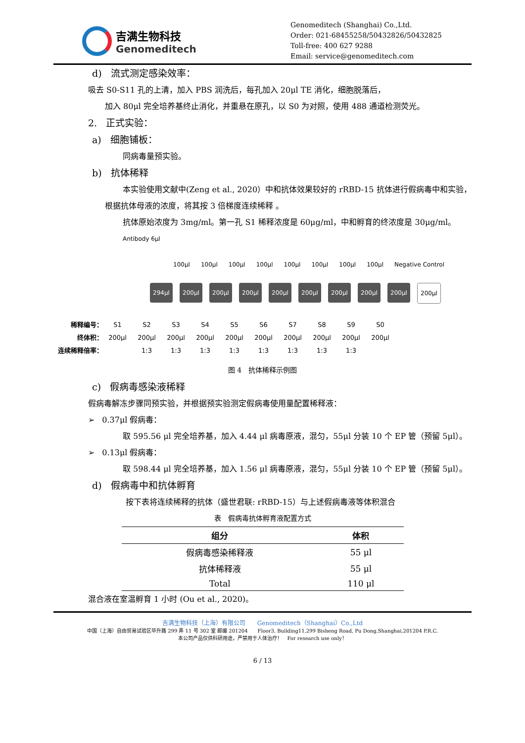吉满生物科技
Genomeditech
Genomeditech (Shanghai) Co.,Ltd.
Order: 021-68455258/50432826/50432825
Toll-free: 400 627 9288
Email: service@genomeditech.com
d) 流式测定感染效率：
吸去 S0-S11 孔的上清，加入 PBS 润洗后，每孔加入 20μl TE 消化，细胞脱落后，
加入 80μl 完全培养基终止消化，并重悬在原孔，以 S0 为对照，使用 488 通道检测荧光。
2. 正式实验：
a) 细胞铺板：
同病毒量预实验。
b) 抗体稀释
本实验使用文献中(Zeng et al., 2020）中和抗体效果较好的 rRBD-15 抗体进行假病毒中和实验，根据抗体母液的浓度，将其按 3 倍梯度连续稀释 。
抗体原始浓度为 3mg/ml。第一孔 S1 稀释浓度是 60μg/ml，中和孵育的终浓度是 30μg/ml。
Antibody 6μl
100μl 100μl 100μl 100μl 100μl 100μl 100μl 100μl Negative Control
294μl 200μl 200μl 200μl 200μl 200μl 200μl 200μl 200μl 200μl
稀释编号： S1 S2 S3 S4 S5 S6 S7 S8 S9 S0
终体积： 200μl 200μl 200μl 200μl 200μl 200μl 200μl 200μl 200μl 200μl
连续稀释倍率： 1:3 1:3 1:3 1:3 1:3 1:3 1:3 1:3
图 4　抗体稀释示例图
c) 假病毒感染液稀释
假病毒解冻步骤同预实验，并根据预实验测定假病毒使用量配置稀释液：
➢ 0.37μl 假病毒：
取 595.56 μl 完全培养基，加入 4.44 μl 病毒原液，混匀，55μl 分装 10 个 EP 管（预留 5μl）。
➢ 0.13μl 假病毒：
取 598.44 μl 完全培养基，加入 1.56 μl 病毒原液，混匀，55μl 分装 10 个 EP 管（预留 5μl）。
d) 假病毒中和抗体孵育
按下表将连续稀释的抗体（盛世君联: rRBD-15）与上述假病毒液等体积混合
表　假病毒抗体孵育液配置方式
| 组分 | 体积 |
| --- | --- |
| 假病毒感染稀释液 | 55 μl |
| 抗体稀释液 | 55 μl |
| Total | 110 μl |
混合液在室温孵育 1 小时 (Ou et al., 2020)。
吉满生物科技（上海）有限公司　　Genomeditech（Shanghai）Co.,Ltd
中国（上海）自由贸易试验区毕升路 299 弄 11 号 302 室 邮编 201204　　Floor3, Building11,299 Bisheng Road, Pu Dong,Shanghai,201204 P.R.C.
本公司产品仅供科研用途，严禁用于人体治疗！　For research use only！
6 / 13